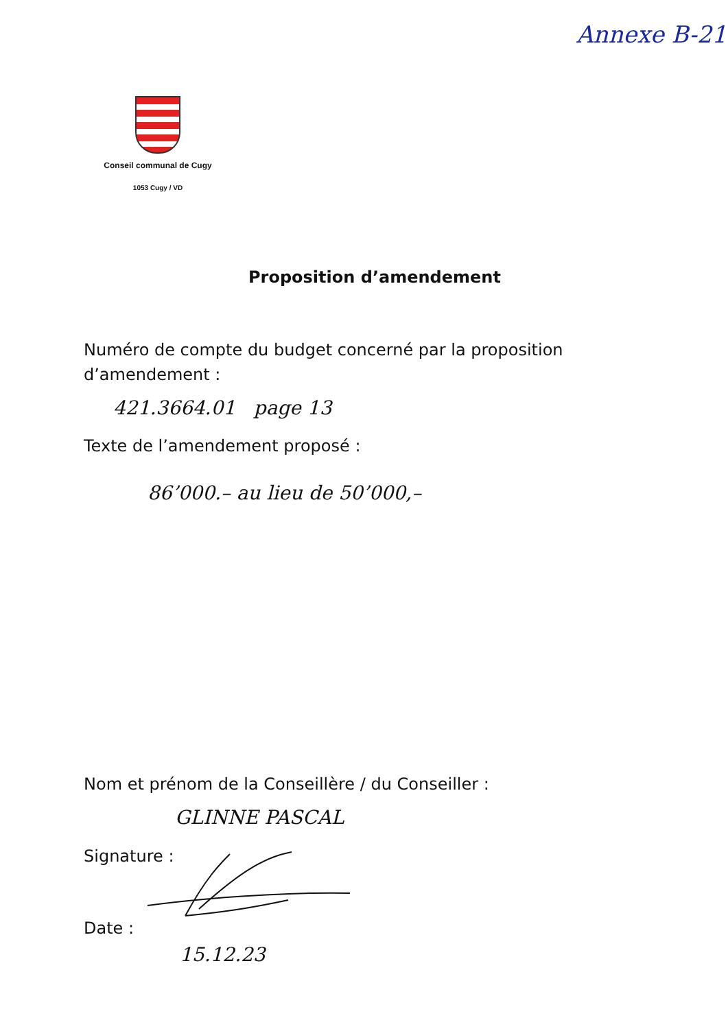Annexe B-21
Conseil communal de Cugy
1053 Cugy / VD
Proposition d’amendement
Numéro de compte du budget concerné par la proposition d’amendement :
421.3664.01 page 13
Texte de l’amendement proposé :
86’000.– au lieu de 50’000,–
Nom et prénom de la Conseillère / du Conseiller :
GLINNE PASCAL
Signature :
Date :
15.12.23